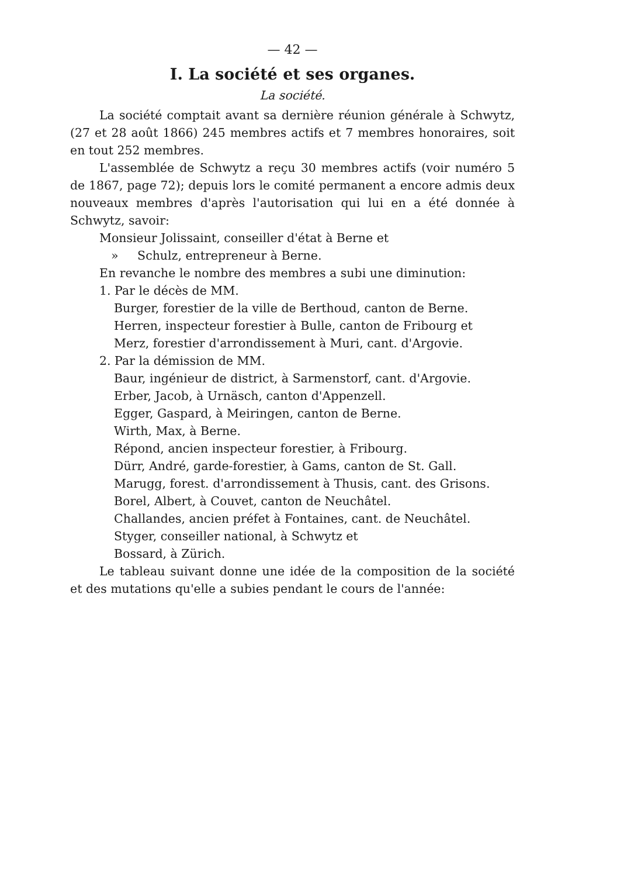— 42 —
I. La société et ses organes.
La société.
La société comptait avant sa dernière réunion générale à Schwytz, (27 et 28 août 1866) 245 membres actifs et 7 membres honoraires, soit en tout 252 membres.
L'assemblée de Schwytz a reçu 30 membres actifs (voir numéro 5 de 1867, page 72); depuis lors le comité permanent a encore admis deux nouveaux membres d'après l'autorisation qui lui en a été donnée à Schwytz, savoir:
Monsieur Jolissaint, conseiller d'état à Berne et
» Schulz, entrepreneur à Berne.
En revanche le nombre des membres a subi une diminution:
1. Par le décès de MM.
Burger, forestier de la ville de Berthoud, canton de Berne.
Herren, inspecteur forestier à Bulle, canton de Fribourg et
Merz, forestier d'arrondissement à Muri, cant. d'Argovie.
2. Par la démission de MM.
Baur, ingénieur de district, à Sarmenstorf, cant. d'Argovie.
Erber, Jacob, à Urnäsch, canton d'Appenzell.
Egger, Gaspard, à Meiringen, canton de Berne.
Wirth, Max, à Berne.
Répond, ancien inspecteur forestier, à Fribourg.
Dürr, André, garde-forestier, à Gams, canton de St. Gall.
Marugg, forest. d'arrondissement à Thusis, cant. des Grisons.
Borel, Albert, à Couvet, canton de Neuchâtel.
Challandes, ancien préfet à Fontaines, cant. de Neuchâtel.
Styger, conseiller national, à Schwytz et
Bossard, à Zürich.
Le tableau suivant donne une idée de la composition de la société et des mutations qu'elle a subies pendant le cours de l'année: